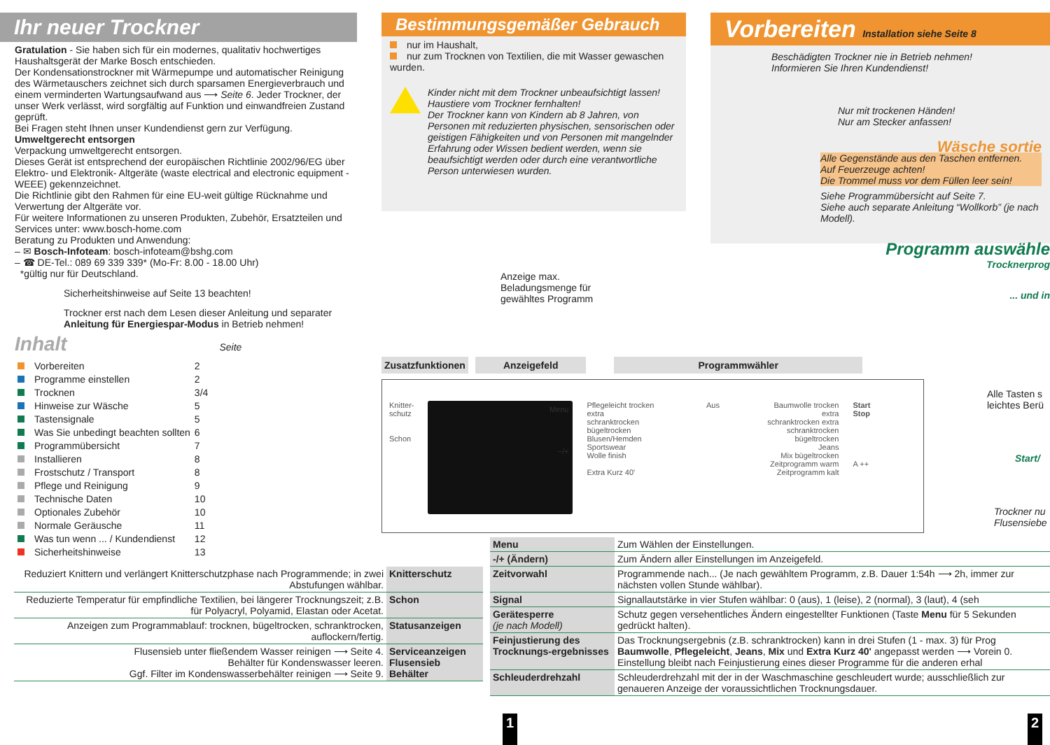Ihr neuer Trockner
Gratulation - Sie haben sich für ein modernes, qualitativ hochwertiges Haushaltsgerät der Marke Bosch entschieden.
Der Kondensationstrockner mit Wärmepumpe und automatischer Reinigung des Wärmetauschers zeichnet sich durch sparsamen Energieverbrauch und einem verminderten Wartungsaufwand aus ⟶ Seite 6. Jeder Trockner, der unser Werk verlässt, wird sorgfältig auf Funktion und einwandfreien Zustand geprüft.
Bei Fragen steht Ihnen unser Kundendienst gern zur Verfügung.
Umweltgerecht entsorgen
Verpackung umweltgerecht entsorgen.
Dieses Gerät ist entsprechend der europäischen Richtlinie 2002/96/EG über Elektro- und Elektronik- Altgeräte (waste electrical and electronic equipment - WEEE) gekennzeichnet.
Die Richtlinie gibt den Rahmen für eine EU-weit gültige Rücknahme und Verwertung der Altgeräte vor.
Für weitere Informationen zu unseren Produkten, Zubehör, Ersatzteilen und Services unter: www.bosch-home.com
Beratung zu Produkten und Anwendung:
– ✉ Bosch-Infoteam: bosch-infoteam@bshg.com
– ☎ DE-Tel.: 089 69 339 339* (Mo-Fr: 8.00 - 18.00 Uhr)
*gültig nur für Deutschland.
Sicherheitshinweise auf Seite 13 beachten!
Trockner erst nach dem Lesen dieser Anleitung und separater Anleitung für Energiespar-Modus in Betrieb nehmen!
Inhalt Seite
| Vorbereiten | 2 |
| Programme einstellen | 2 |
| Trocknen | 3/4 |
| Hinweise zur Wäsche | 5 |
| Tastensignale | 5 |
| Was Sie unbedingt beachten sollten | 6 |
| Programmübersicht | 7 |
| Installieren | 8 |
| Frostschutz / Transport | 8 |
| Pflege und Reinigung | 9 |
| Technische Daten | 10 |
| Optionales Zubehör | 10 |
| Normale Geräusche | 11 |
| Was tun wenn ... / Kundendienst | 12 |
| Sicherheitshinweise | 13 |
| Reduziert Knittern und verlängert Knitterschutzphase nach Programmende; in zwei Abstufungen wählbar. | Knitterschutz |
| Reduzierte Temperatur für empfindliche Textilien, bei längerer Trocknungszeit; z.B. für Polyacryl, Polyamid, Elastan oder Acetat. | Schon |
| Anzeigen zum Programmablauf: trocknen, bügeltrocken, schranktrocken, auflockern/fertig. | Statusanzeigen |
| Flusensieb unter fließendem Wasser reinigen ⟶ Seite 4. Behälter für Kondenswasser leeren. Ggf. Filter im Kondenswasserbehälter reinigen ⟶ Seite 9. | Serviceanzeigen Flusensieb Behälter |
Bestimmungsgemäßer Gebrauch
nur im Haushalt,
nur zum Trocknen von Textilien, die mit Wasser gewaschen wurden.
Kinder nicht mit dem Trockner unbeaufsichtigt lassen!
Haustiere vom Trockner fernhalten!
Der Trockner kann von Kindern ab 8 Jahren, von Personen mit reduzierten physischen, sensorischen oder geistigen Fähigkeiten und von Personen mit mangelnder Erfahrung oder Wissen bedient werden, wenn sie beaufsichtigt werden oder durch eine verantwortliche Person unterwiesen wurden.
Anzeige max.
Beladungsmenge für
gewähltes Programm
Vorbereiten Installation siehe Seite 8
Beschädigten Trockner nie in Betrieb nehmen!
Informieren Sie Ihren Kundendienst!
Nur mit trockenen Händen!
Nur am Stecker anfassen!
Wäsche sortie
Alle Gegenstände aus den Taschen entfernen.
Auf Feuerzeuge achten!
Die Trommel muss vor dem Füllen leer sein!
Siehe Programmübersicht auf Seite 7.
Siehe auch separate Anleitung “Wollkorb” (je nach Modell).
Programm auswähle
Trocknerprog
... und in
Zusatzfunktionen Anzeigefeld Programmwähler
Knitter-
schutz
Schon
Menu
−/+
Pflegeleicht trocken extra
schranktrocken
bügeltrocken
Blusen/Hemden
Sportswear
Wolle finish
Extra Kurz 40'
Aus Baumwolle trocken extra
schranktrocken extra
schranktrocken
bügeltrocken
Jeans
Mix bügeltrocken
Zeitprogramm warm
Zeitprogramm kalt
Start
Stop
A ++
Alle Tasten s
leichtes Berü
Start/
Trockner nu
Flusensiebe
| Menu | Zum Wählen der Einstellungen. |
| -/+ (Ändern) | Zum Ändern aller Einstellungen im Anzeigefeld. |
| Zeitvorwahl | Programmende nach... (Je nach gewähltem Programm, z.B. Dauer 1:54h ⟶ 2h, immer zur nächsten vollen Stunde wählbar). |
| Signal | Signallautstärke in vier Stufen wählbar: 0 (aus), 1 (leise), 2 (normal), 3 (laut), 4 (seh |
| Gerätesperre (je nach Modell) | Schutz gegen versehentliches Ändern eingestellter Funktionen (Taste Menu für 5 Sekunden gedrückt halten). |
| Feinjustierung des Trocknungs-ergebnisses | Das Trocknungsergebnis (z.B. schranktrocken) kann in drei Stufen (1 - max. 3) für Prog Baumwolle , Pflegeleicht , Jeans , Mix und Extra Kurz 40' angepasst werden ⟶ Vorein 0. Einstellung bleibt nach Feinjustierung eines dieser Programme für die anderen erhal |
| Schleuderdrehzahl | Schleuderdrehzahl mit der in der Waschmaschine geschleudert wurde; ausschließlich zur genaueren Anzeige der voraussichtlichen Trocknungsdauer. |
1 2